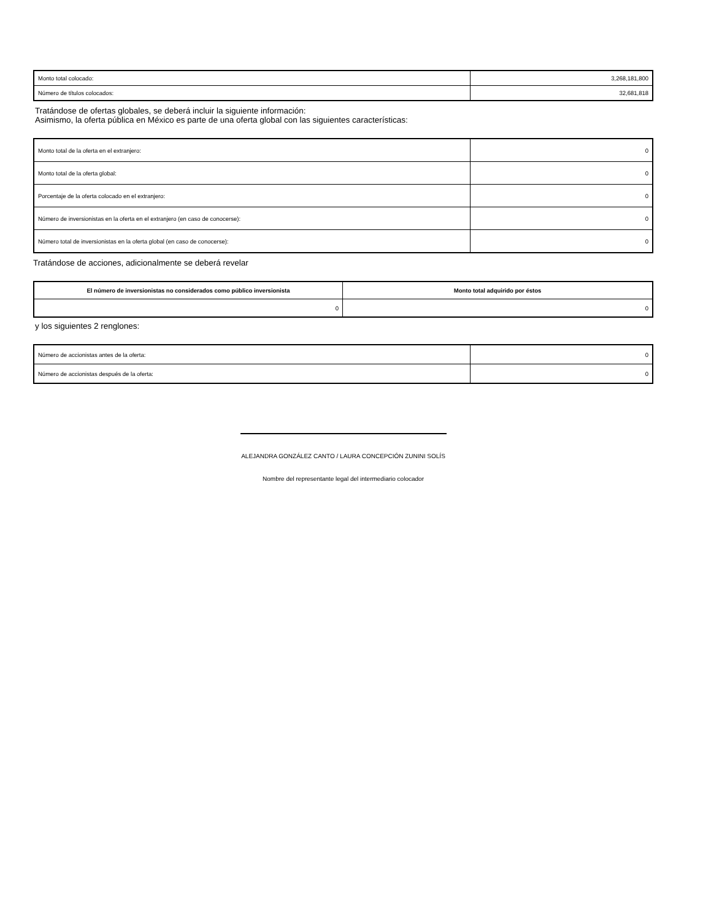| Monto total colocado: | 3,268,181,800 |
| Número de títulos colocados: | 32,681,818 |
Tratándose de ofertas globales, se deberá incluir la siguiente información:
Asimismo, la oferta pública en México es parte de una oferta global con las siguientes características:
| Monto total de la oferta en el extranjero: | 0 |
| Monto total de la oferta global: | 0 |
| Porcentaje de la oferta colocado en el extranjero: | 0 |
| Número de inversionistas en la oferta en el extranjero (en caso de conocerse): | 0 |
| Número total de inversionistas en la oferta global (en caso de conocerse): | 0 |
Tratándose de acciones, adicionalmente se deberá revelar
| El número de inversionistas no considerados como público inversionista | Monto total adquirido por éstos |
| --- | --- |
| 0 | 0 |
y los siguientes 2 renglones:
| Número de accionistas antes de la oferta: | 0 |
| Número de accionistas después de la oferta: | 0 |
ALEJANDRA GONZÁLEZ CANTO / LAURA CONCEPCIÓN ZUNINI SOLÍS
Nombre del representante legal del intermediario colocador